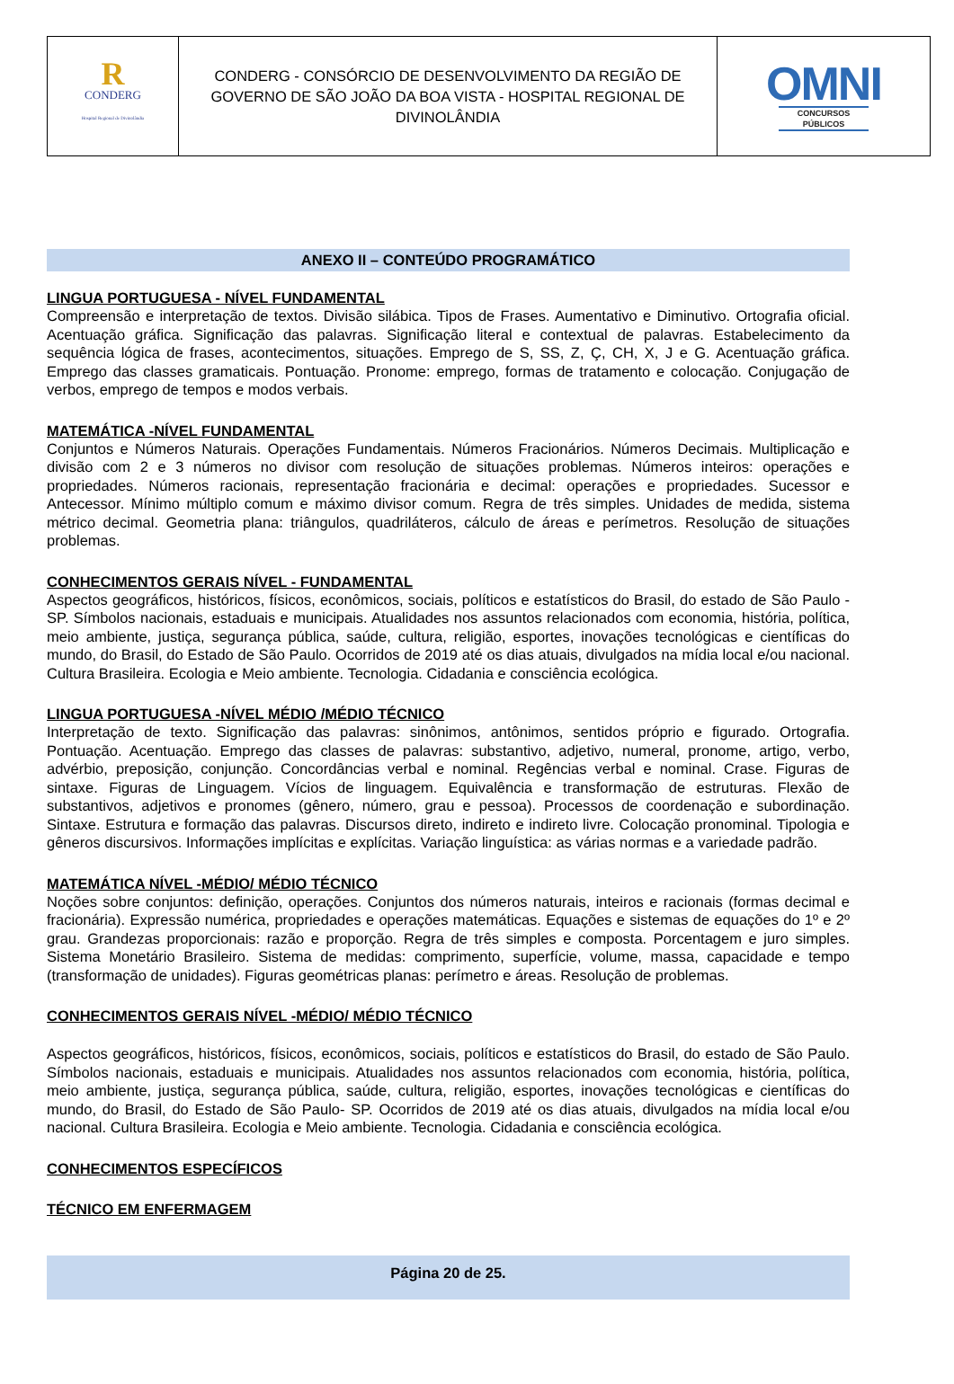| R CONDERG Hospital Regional de Divinolândia | CONDERG - CONSÓRCIO DE DESENVOLVIMENTO DA REGIÃO DE GOVERNO DE SÃO JOÃO DA BOA VISTA - HOSPITAL REGIONAL DE DIVINOLÂNDIA | OMNI CONCURSOS PÚBLICOS |
ANEXO II – CONTEÚDO PROGRAMÁTICO
LINGUA PORTUGUESA - NÍVEL FUNDAMENTAL
Compreensão e interpretação de textos. Divisão silábica. Tipos de Frases. Aumentativo e Diminutivo. Ortografia oficial. Acentuação gráfica. Significação das palavras. Significação literal e contextual de palavras. Estabelecimento da sequência lógica de frases, acontecimentos, situações. Emprego de S, SS, Z, Ç, CH, X, J e G. Acentuação gráfica. Emprego das classes gramaticais. Pontuação. Pronome: emprego, formas de tratamento e colocação. Conjugação de verbos, emprego de tempos e modos verbais.
MATEMÁTICA -NÍVEL FUNDAMENTAL
Conjuntos e Números Naturais. Operações Fundamentais. Números Fracionários. Números Decimais. Multiplicação e divisão com 2 e 3 números no divisor com resolução de situações problemas. Números inteiros: operações e propriedades. Números racionais, representação fracionária e decimal: operações e propriedades. Sucessor e Antecessor. Mínimo múltiplo comum e máximo divisor comum. Regra de três simples. Unidades de medida, sistema métrico decimal. Geometria plana: triângulos, quadriláteros, cálculo de áreas e perímetros. Resolução de situações problemas.
CONHECIMENTOS GERAIS NÍVEL - FUNDAMENTAL
Aspectos geográficos, históricos, físicos, econômicos, sociais, políticos e estatísticos do Brasil, do estado de São Paulo - SP. Símbolos nacionais, estaduais e municipais. Atualidades nos assuntos relacionados com economia, história, política, meio ambiente, justiça, segurança pública, saúde, cultura, religião, esportes, inovações tecnológicas e científicas do mundo, do Brasil, do Estado de São Paulo. Ocorridos de 2019 até os dias atuais, divulgados na mídia local e/ou nacional. Cultura Brasileira. Ecologia e Meio ambiente. Tecnologia. Cidadania e consciência ecológica.
LINGUA PORTUGUESA -NÍVEL MÉDIO /MÉDIO TÉCNICO
Interpretação de texto. Significação das palavras: sinônimos, antônimos, sentidos próprio e figurado. Ortografia. Pontuação. Acentuação. Emprego das classes de palavras: substantivo, adjetivo, numeral, pronome, artigo, verbo, advérbio, preposição, conjunção. Concordâncias verbal e nominal. Regências verbal e nominal. Crase. Figuras de sintaxe. Figuras de Linguagem. Vícios de linguagem. Equivalência e transformação de estruturas. Flexão de substantivos, adjetivos e pronomes (gênero, número, grau e pessoa). Processos de coordenação e subordinação. Sintaxe. Estrutura e formação das palavras. Discursos direto, indireto e indireto livre. Colocação pronominal. Tipologia e gêneros discursivos. Informações implícitas e explícitas. Variação linguística: as várias normas e a variedade padrão.
MATEMÁTICA NÍVEL -MÉDIO/ MÉDIO TÉCNICO
Noções sobre conjuntos: definição, operações. Conjuntos dos números naturais, inteiros e racionais (formas decimal e fracionária). Expressão numérica, propriedades e operações matemáticas. Equações e sistemas de equações do 1º e 2º grau. Grandezas proporcionais: razão e proporção. Regra de três simples e composta. Porcentagem e juro simples. Sistema Monetário Brasileiro. Sistema de medidas: comprimento, superfície, volume, massa, capacidade e tempo (transformação de unidades). Figuras geométricas planas: perímetro e áreas. Resolução de problemas.
CONHECIMENTOS GERAIS NÍVEL -MÉDIO/ MÉDIO TÉCNICO
Aspectos geográficos, históricos, físicos, econômicos, sociais, políticos e estatísticos do Brasil, do estado de São Paulo. Símbolos nacionais, estaduais e municipais. Atualidades nos assuntos relacionados com economia, história, política, meio ambiente, justiça, segurança pública, saúde, cultura, religião, esportes, inovações tecnológicas e científicas do mundo, do Brasil, do Estado de São Paulo- SP. Ocorridos de 2019 até os dias atuais, divulgados na mídia local e/ou nacional. Cultura Brasileira. Ecologia e Meio ambiente. Tecnologia. Cidadania e consciência ecológica.
CONHECIMENTOS ESPECÍFICOS
TÉCNICO EM ENFERMAGEM
Página 20 de 25.